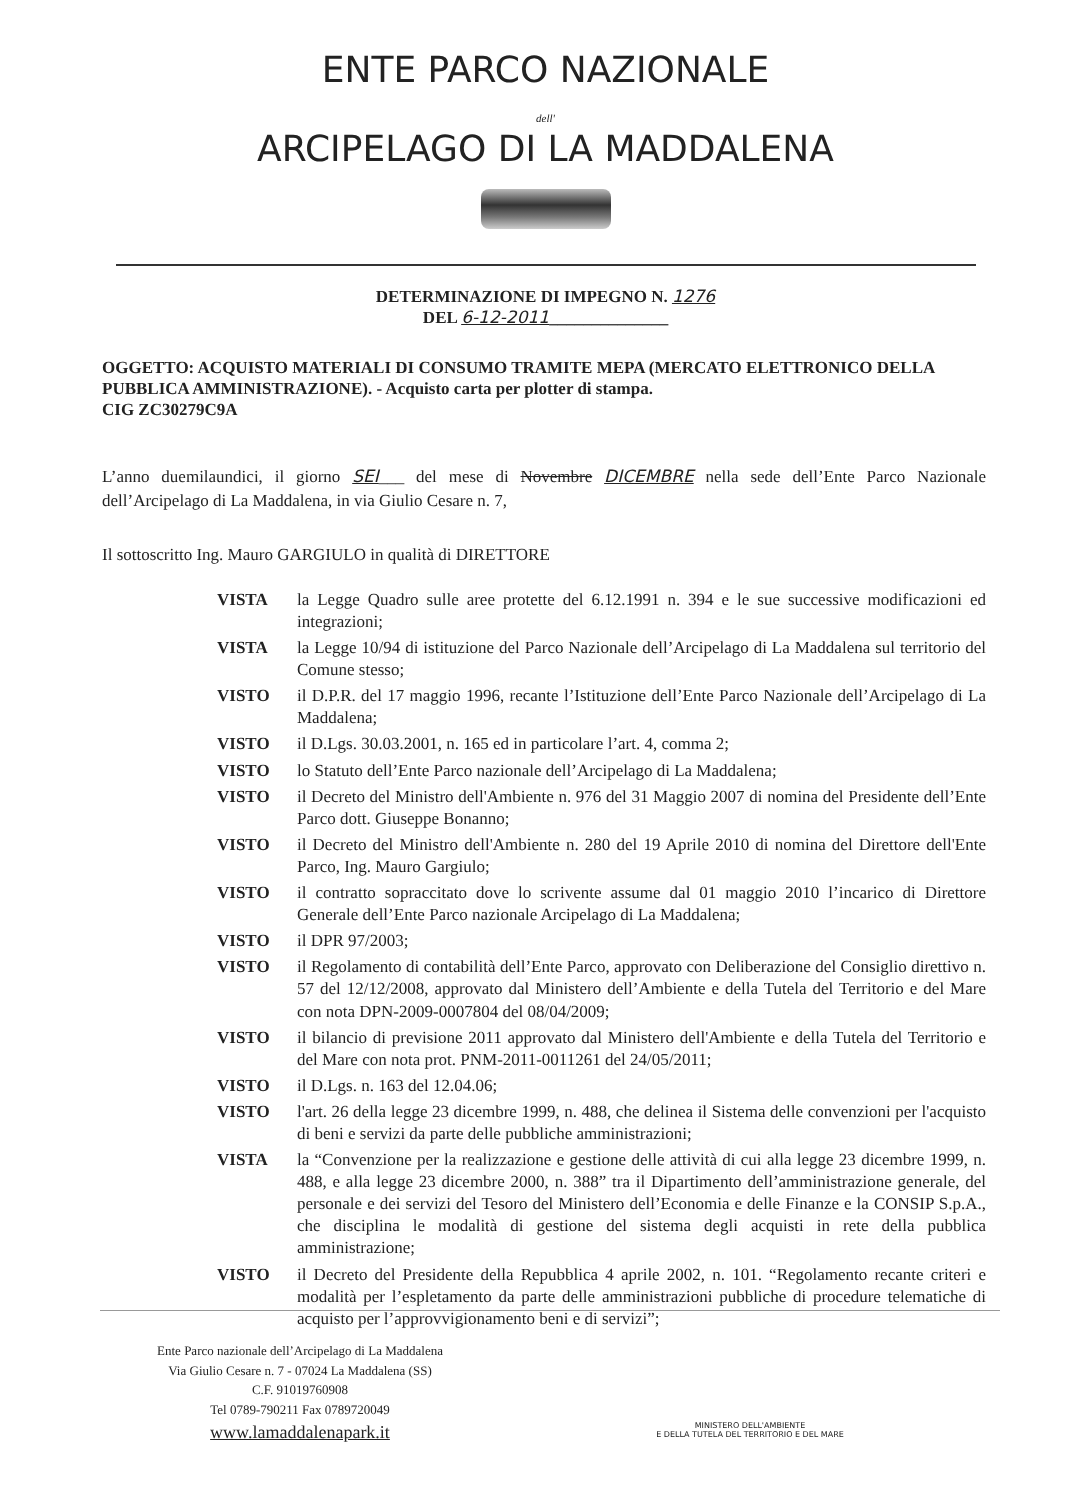ENTE PARCO NAZIONALE
dell'
ARCIPELAGO DI LA MADDALENA
DETERMINAZIONE DI IMPEGNO N. 1276
DEL 6-12-2011______________
OGGETTO: ACQUISTO MATERIALI DI CONSUMO TRAMITE MEPA (MERCATO ELETTRONICO DELLA PUBBLICA AMMINISTRAZIONE). - Acquisto carta per plotter di stampa.
CIG ZC30279C9A
L’anno duemilaundici, il giorno SEI___ del mese di Novembre DICEMBRE nella sede dell’Ente Parco Nazionale dell’Arcipelago di La Maddalena, in via Giulio Cesare n. 7,
Il sottoscritto Ing. Mauro GARGIULO in qualità di DIRETTORE
VISTA la Legge Quadro sulle aree protette del 6.12.1991 n. 394 e le sue successive modificazioni ed integrazioni;
VISTA la Legge 10/94 di istituzione del Parco Nazionale dell’Arcipelago di La Maddalena sul territorio del Comune stesso;
VISTO il D.P.R. del 17 maggio 1996, recante l’Istituzione dell’Ente Parco Nazionale dell’Arcipelago di La Maddalena;
VISTO il D.Lgs. 30.03.2001, n. 165 ed in particolare l’art. 4, comma 2;
VISTO lo Statuto dell’Ente Parco nazionale dell’Arcipelago di La Maddalena;
VISTO il Decreto del Ministro dell'Ambiente n. 976 del 31 Maggio 2007 di nomina del Presidente dell’Ente Parco dott. Giuseppe Bonanno;
VISTO il Decreto del Ministro dell'Ambiente n. 280 del 19 Aprile 2010 di nomina del Direttore dell'Ente Parco, Ing. Mauro Gargiulo;
VISTO il contratto sopraccitato dove lo scrivente assume dal 01 maggio 2010 l’incarico di Direttore Generale dell’Ente Parco nazionale Arcipelago di La Maddalena;
VISTO il DPR 97/2003;
VISTO il Regolamento di contabilità dell’Ente Parco, approvato con Deliberazione del Consiglio direttivo n. 57 del 12/12/2008, approvato dal Ministero dell’Ambiente e della Tutela del Territorio e del Mare con nota DPN-2009-0007804 del 08/04/2009;
VISTO il bilancio di previsione 2011 approvato dal Ministero dell'Ambiente e della Tutela del Territorio e del Mare con nota prot. PNM-2011-0011261 del 24/05/2011;
VISTO il D.Lgs. n. 163 del 12.04.06;
VISTO l'art. 26 della legge 23 dicembre 1999, n. 488, che delinea il Sistema delle convenzioni per l'acquisto di beni e servizi da parte delle pubbliche amministrazioni;
VISTA la “Convenzione per la realizzazione e gestione delle attività di cui alla legge 23 dicembre 1999, n. 488, e alla legge 23 dicembre 2000, n. 388” tra il Dipartimento dell’amministrazione generale, del personale e dei servizi del Tesoro del Ministero dell’Economia e delle Finanze e la CONSIP S.p.A., che disciplina le modalità di gestione del sistema degli acquisti in rete della pubblica amministrazione;
VISTO il Decreto del Presidente della Repubblica 4 aprile 2002, n. 101. “Regolamento recante criteri e modalità per l’espletamento da parte delle amministrazioni pubbliche di procedure telematiche di acquisto per l’approvvigionamento beni e di servizi”;
Ente Parco nazionale dell’Arcipelago di La Maddalena
Via Giulio Cesare n. 7 - 07024 La Maddalena (SS)
C.F. 91019760908
Tel 0789-790211 Fax 0789720049
www.lamaddalenapark.it
MINISTERO DELL'AMBIENTE
E DELLA TUTELA DEL TERRITORIO E DEL MARE